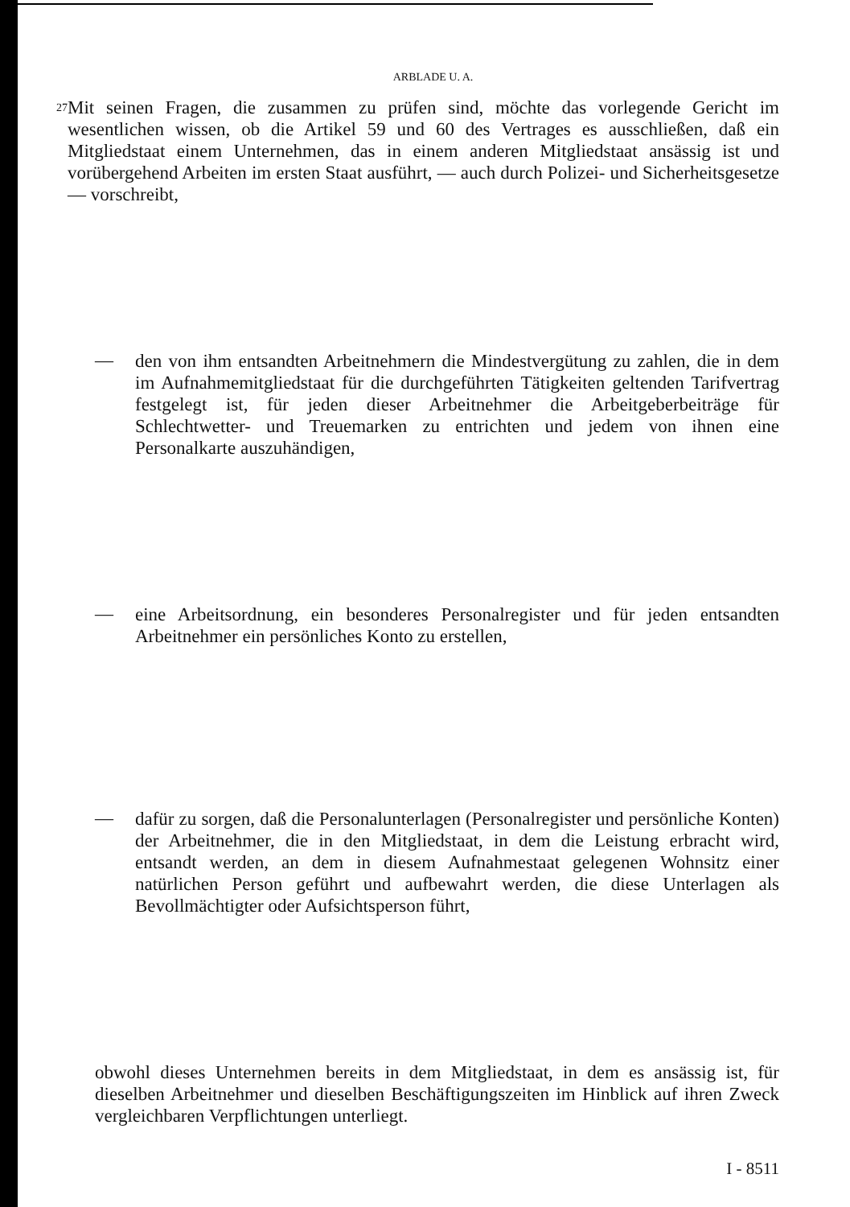ARBLADE U. A.
27
Mit seinen Fragen, die zusammen zu prüfen sind, möchte das vorlegende Gericht im wesentlichen wissen, ob die Artikel 59 und 60 des Vertrages es ausschließen, daß ein Mitgliedstaat einem Unternehmen, das in einem anderen Mitgliedstaat ansässig ist und vorübergehend Arbeiten im ersten Staat ausführt, — auch durch Polizei- und Sicherheitsgesetze — vorschreibt,
—
den von ihm entsandten Arbeitnehmern die Mindestvergütung zu zahlen, die in dem im Aufnahmemitgliedstaat für die durchgeführten Tätigkeiten geltenden Tarifvertrag festgelegt ist, für jeden dieser Arbeitnehmer die Arbeitgeberbeiträge für Schlechtwetter- und Treuemarken zu entrichten und jedem von ihnen eine Personalkarte auszuhändigen,
—
eine Arbeitsordnung, ein besonderes Personalregister und für jeden entsandten Arbeitnehmer ein persönliches Konto zu erstellen,
—
dafür zu sorgen, daß die Personalunterlagen (Personalregister und persönliche Konten) der Arbeitnehmer, die in den Mitgliedstaat, in dem die Leistung erbracht wird, entsandt werden, an dem in diesem Aufnahmestaat gelegenen Wohnsitz einer natürlichen Person geführt und aufbewahrt werden, die diese Unterlagen als Bevollmächtigter oder Aufsichtsperson führt,
obwohl dieses Unternehmen bereits in dem Mitgliedstaat, in dem es ansässig ist, für dieselben Arbeitnehmer und dieselben Beschäftigungszeiten im Hinblick auf ihren Zweck vergleichbaren Verpflichtungen unterliegt.
I - 8511